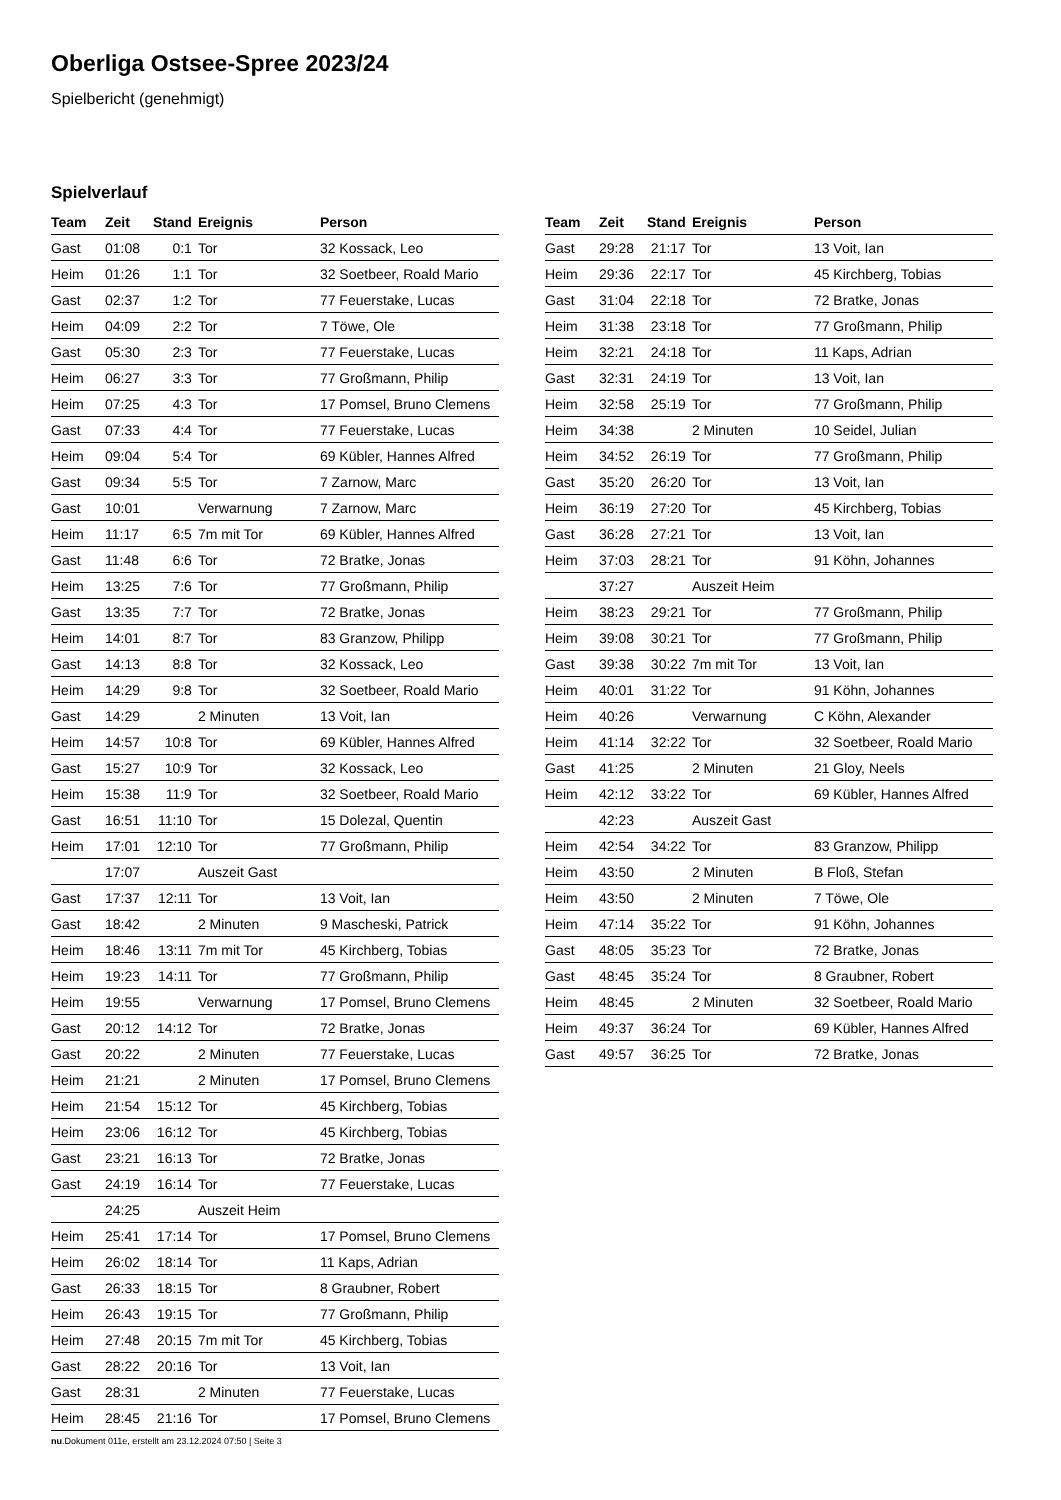Oberliga Ostsee-Spree 2023/24
Spielbericht (genehmigt)
Spielverlauf
| Team | Zeit | Stand | Ereignis | Person |
| --- | --- | --- | --- | --- |
| Gast | 01:08 | 0:1 | Tor | 32 Kossack, Leo |
| Heim | 01:26 | 1:1 | Tor | 32 Soetbeer, Roald Mario |
| Gast | 02:37 | 1:2 | Tor | 77 Feuerstake, Lucas |
| Heim | 04:09 | 2:2 | Tor | 7 Töwe, Ole |
| Gast | 05:30 | 2:3 | Tor | 77 Feuerstake, Lucas |
| Heim | 06:27 | 3:3 | Tor | 77 Großmann, Philip |
| Heim | 07:25 | 4:3 | Tor | 17 Pomsel, Bruno Clemens |
| Gast | 07:33 | 4:4 | Tor | 77 Feuerstake, Lucas |
| Heim | 09:04 | 5:4 | Tor | 69 Kübler, Hannes Alfred |
| Gast | 09:34 | 5:5 | Tor | 7 Zarnow, Marc |
| Gast | 10:01 | | Verwarnung | 7 Zarnow, Marc |
| Heim | 11:17 | 6:5 | 7m mit Tor | 69 Kübler, Hannes Alfred |
| Gast | 11:48 | 6:6 | Tor | 72 Bratke, Jonas |
| Heim | 13:25 | 7:6 | Tor | 77 Großmann, Philip |
| Gast | 13:35 | 7:7 | Tor | 72 Bratke, Jonas |
| Heim | 14:01 | 8:7 | Tor | 83 Granzow, Philipp |
| Gast | 14:13 | 8:8 | Tor | 32 Kossack, Leo |
| Heim | 14:29 | 9:8 | Tor | 32 Soetbeer, Roald Mario |
| Gast | 14:29 | | 2 Minuten | 13 Voit, Ian |
| Heim | 14:57 | 10:8 | Tor | 69 Kübler, Hannes Alfred |
| Gast | 15:27 | 10:9 | Tor | 32 Kossack, Leo |
| Heim | 15:38 | 11:9 | Tor | 32 Soetbeer, Roald Mario |
| Gast | 16:51 | 11:10 | Tor | 15 Dolezal, Quentin |
| Heim | 17:01 | 12:10 | Tor | 77 Großmann, Philip |
| | 17:07 | | Auszeit Gast | |
| Gast | 17:37 | 12:11 | Tor | 13 Voit, Ian |
| Gast | 18:42 | | 2 Minuten | 9 Mascheski, Patrick |
| Heim | 18:46 | 13:11 | 7m mit Tor | 45 Kirchberg, Tobias |
| Heim | 19:23 | 14:11 | Tor | 77 Großmann, Philip |
| Heim | 19:55 | | Verwarnung | 17 Pomsel, Bruno Clemens |
| Gast | 20:12 | 14:12 | Tor | 72 Bratke, Jonas |
| Gast | 20:22 | | 2 Minuten | 77 Feuerstake, Lucas |
| Heim | 21:21 | | 2 Minuten | 17 Pomsel, Bruno Clemens |
| Heim | 21:54 | 15:12 | Tor | 45 Kirchberg, Tobias |
| Heim | 23:06 | 16:12 | Tor | 45 Kirchberg, Tobias |
| Gast | 23:21 | 16:13 | Tor | 72 Bratke, Jonas |
| Gast | 24:19 | 16:14 | Tor | 77 Feuerstake, Lucas |
| | 24:25 | | Auszeit Heim | |
| Heim | 25:41 | 17:14 | Tor | 17 Pomsel, Bruno Clemens |
| Heim | 26:02 | 18:14 | Tor | 11 Kaps, Adrian |
| Gast | 26:33 | 18:15 | Tor | 8 Graubner, Robert |
| Heim | 26:43 | 19:15 | Tor | 77 Großmann, Philip |
| Heim | 27:48 | 20:15 | 7m mit Tor | 45 Kirchberg, Tobias |
| Gast | 28:22 | 20:16 | Tor | 13 Voit, Ian |
| Gast | 28:31 | | 2 Minuten | 77 Feuerstake, Lucas |
| Heim | 28:45 | 21:16 | Tor | 17 Pomsel, Bruno Clemens |
| Team | Zeit | Stand | Ereignis | Person |
| --- | --- | --- | --- | --- |
| Gast | 29:28 | 21:17 | Tor | 13 Voit, Ian |
| Heim | 29:36 | 22:17 | Tor | 45 Kirchberg, Tobias |
| Gast | 31:04 | 22:18 | Tor | 72 Bratke, Jonas |
| Heim | 31:38 | 23:18 | Tor | 77 Großmann, Philip |
| Heim | 32:21 | 24:18 | Tor | 11 Kaps, Adrian |
| Gast | 32:31 | 24:19 | Tor | 13 Voit, Ian |
| Heim | 32:58 | 25:19 | Tor | 77 Großmann, Philip |
| Heim | 34:38 | | 2 Minuten | 10 Seidel, Julian |
| Heim | 34:52 | 26:19 | Tor | 77 Großmann, Philip |
| Gast | 35:20 | 26:20 | Tor | 13 Voit, Ian |
| Heim | 36:19 | 27:20 | Tor | 45 Kirchberg, Tobias |
| Gast | 36:28 | 27:21 | Tor | 13 Voit, Ian |
| Heim | 37:03 | 28:21 | Tor | 91 Köhn, Johannes |
| | 37:27 | | Auszeit Heim | |
| Heim | 38:23 | 29:21 | Tor | 77 Großmann, Philip |
| Heim | 39:08 | 30:21 | Tor | 77 Großmann, Philip |
| Gast | 39:38 | 30:22 | 7m mit Tor | 13 Voit, Ian |
| Heim | 40:01 | 31:22 | Tor | 91 Köhn, Johannes |
| Heim | 40:26 | | Verwarnung | C Köhn, Alexander |
| Heim | 41:14 | 32:22 | Tor | 32 Soetbeer, Roald Mario |
| Gast | 41:25 | | 2 Minuten | 21 Gloy, Neels |
| Heim | 42:12 | 33:22 | Tor | 69 Kübler, Hannes Alfred |
| | 42:23 | | Auszeit Gast | |
| Heim | 42:54 | 34:22 | Tor | 83 Granzow, Philipp |
| Heim | 43:50 | | 2 Minuten | B Floß, Stefan |
| Heim | 43:50 | | 2 Minuten | 7 Töwe, Ole |
| Heim | 47:14 | 35:22 | Tor | 91 Köhn, Johannes |
| Gast | 48:05 | 35:23 | Tor | 72 Bratke, Jonas |
| Gast | 48:45 | 35:24 | Tor | 8 Graubner, Robert |
| Heim | 48:45 | | 2 Minuten | 32 Soetbeer, Roald Mario |
| Heim | 49:37 | 36:24 | Tor | 69 Kübler, Hannes Alfred |
| Gast | 49:57 | 36:25 | Tor | 72 Bratke, Jonas |
nu.Dokument 011e, erstellt am 23.12.2024 07:50 | Seite 3